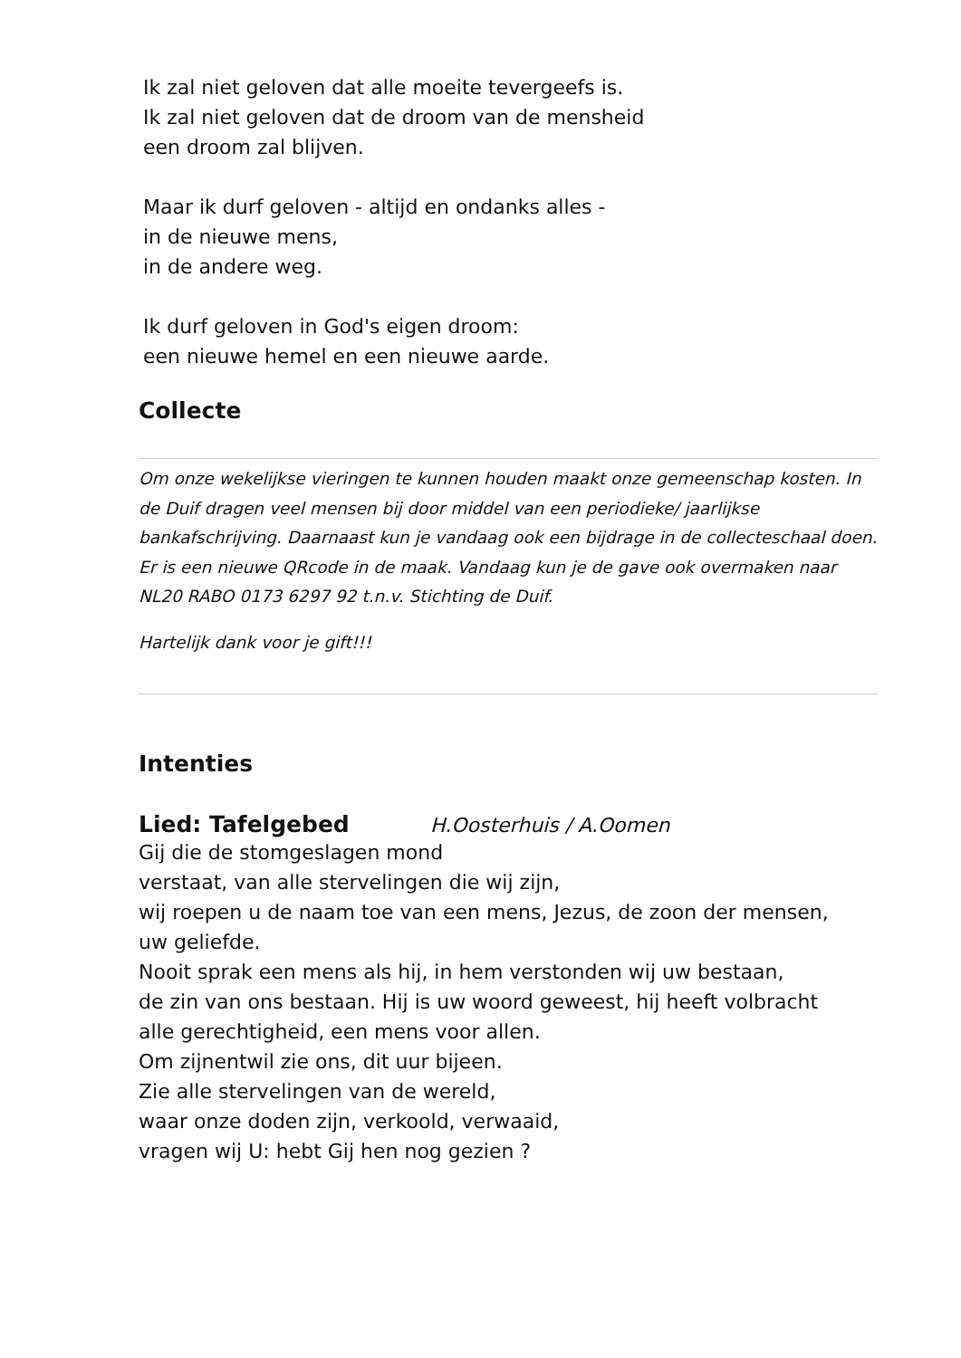Ik zal niet geloven dat alle moeite tevergeefs is.
Ik zal niet geloven dat de droom van de mensheid
een droom zal blijven.
Maar ik durf geloven - altijd en ondanks alles -
in de nieuwe mens,
in de andere weg.
Ik durf geloven in God's eigen droom:
een nieuwe hemel en een nieuwe aarde.
Collecte
Om onze wekelijkse vieringen te kunnen houden maakt onze gemeenschap kosten. In de Duif dragen veel mensen bij door middel van een periodieke/ jaarlijkse bankafschrijving. Daarnaast kun je vandaag ook een bijdrage in de collecteschaal doen. Er is een nieuwe QRcode in de maak. Vandaag kun je de gave ook overmaken naar NL20 RABO 0173 6297 92 t.n.v. Stichting de Duif.
Hartelijk dank voor je gift!!!
Intenties
Lied: Tafelgebed H.Oosterhuis / A.Oomen
Gij die de stomgeslagen mond
verstaat, van alle stervelingen die wij zijn,
wij roepen u de naam toe van een mens, Jezus, de zoon der mensen,
uw geliefde.
Nooit sprak een mens als hij, in hem verstonden wij uw bestaan,
de zin van ons bestaan. Hij is uw woord geweest, hij heeft volbracht
alle gerechtigheid, een mens voor allen.
Om zijnentwil zie ons, dit uur bijeen.
Zie alle stervelingen van de wereld,
waar onze doden zijn, verkoold, verwaaid,
vragen wij U: hebt Gij hen nog gezien ?